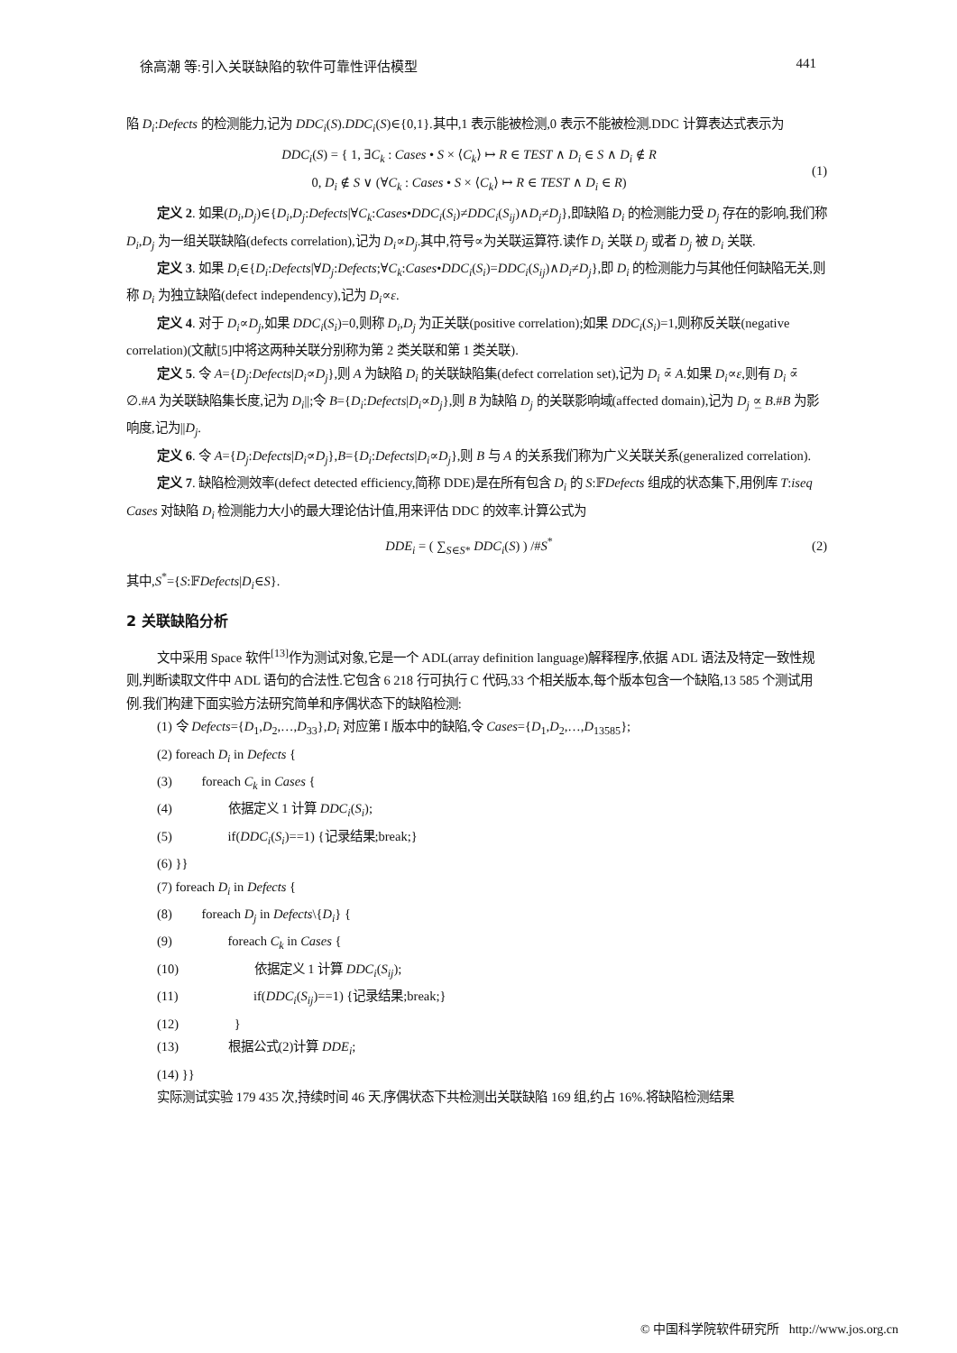徐高潮 等:引入关联缺陷的软件可靠性评估模型 441
陷 D<sub>i</sub>:Defects 的检测能力,记为 DDC<sub>i</sub>(S).DDC<sub>i</sub>(S)∈{0,1}.其中,1 表示能被检测,0 表示不能被检测.DDC 计算表达式表示为
DDC<sub>i</sub>(S) = { 1, ∃C<sub>k</sub> : Cases • S × ⟨C<sub>k</sub>⟩ ↦ R ∈ TEST ∧ D<sub>i</sub> ∈ S ∧ D<sub>i</sub> ∉ R
0, D<sub>i</sub> ∉ S ∨ (∀C<sub>k</sub> : Cases • S × ⟨C<sub>k</sub>⟩ ↦ R ∈ TEST ∧ D<sub>i</sub> ∈ R) (1)
定义 2. 如果(D<sub>i</sub>,D<sub>j</sub>)∈{D<sub>i</sub>,D<sub>j</sub>:Defects|∀C<sub>k</sub>:Cases•DDC<sub>i</sub>(S<sub>i</sub>)≠DDC<sub>i</sub>(S<sub>ij</sub>)∧D<sub>i</sub>≠D<sub>j</sub>},即缺陷 D<sub>i</sub> 的检测能力受 D<sub>j</sub> 存在的影响,我们称 D<sub>i</sub>,D<sub>j</sub> 为一组关联缺陷(defects correlation),记为 D<sub>i</sub>∝D<sub>j</sub>.其中,符号∝为关联运算符.读作 D<sub>i</sub> 关联 D<sub>j</sub> 或者 D<sub>j</sub> 被 D<sub>i</sub> 关联.
定义 3. 如果 D<sub>i</sub>∈{D<sub>i</sub>:Defects|∀D<sub>j</sub>:Defects;∀C<sub>k</sub>:Cases•DDC<sub>i</sub>(S<sub>i</sub>)=DDC<sub>i</sub>(S<sub>ij</sub>)∧D<sub>i</sub>≠D<sub>j</sub>},即 D<sub>i</sub> 的检测能力与其他任何缺陷无关,则称 D<sub>i</sub> 为独立缺陷(defect independency),记为 D<sub>i</sub>∝ε.
定义 4. 对于 D<sub>i</sub>∝D<sub>j</sub>,如果 DDC<sub>i</sub>(S<sub>i</sub>)=0,则称 D<sub>i</sub>,D<sub>j</sub> 为正关联(positive correlation);如果 DDC<sub>i</sub>(S<sub>i</sub>)=1,则称反关联(negative correlation)(文献[5]中将这两种关联分别称为第 2 类关联和第 1 类关联).
定义 5. 令 A={D<sub>j</sub>:Defects|D<sub>i</sub>∝D<sub>j</sub>},则 A 为缺陷 D<sub>i</sub> 的关联缺陷集(defect correlation set),记为 D<sub>i</sub> ∝̄ A.如果 D<sub>i</sub>∝ε,则有 D<sub>i</sub> ∝̄ ∅.#A 为关联缺陷集长度,记为 D<sub>i</sub>||;令 B={D<sub>i</sub>:Defects|D<sub>i</sub>∝D<sub>j</sub>},则 B 为缺陷 D<sub>j</sub> 的关联影响域(affected domain),记为 D<sub>j</sub> ∝̲ B.#B 为影响度,记为||D<sub>j</sub>.
定义 6. 令 A={D<sub>j</sub>:Defects|D<sub>i</sub>∝D<sub>j</sub>},B={D<sub>i</sub>:Defects|D<sub>i</sub>∝D<sub>j</sub>},则 B 与 A 的关系我们称为广义关联关系(generalized correlation).
定义 7. 缺陷检测效率(defect detected efficiency,简称 DDE)是在所有包含 D<sub>i</sub> 的 S:𝔽Defects 组成的状态集下,用例库 T:iseq Cases 对缺陷 D<sub>i</sub> 检测能力大小的最大理论估计值,用来评估 DDC 的效率.计算公式为
DDE<sub>i</sub> = ( ∑<sub>S∈S*</sub> DDC<sub>i</sub>(S) ) /#S<sup>*</sup> (2)
其中,S<sup>*</sup>={S:𝔽Defects|D<sub>i</sub>∈S}.
2 关联缺陷分析
文中采用 Space 软件<sup>[13]</sup>作为测试对象,它是一个 ADL(array definition language)解释程序,依据 ADL 语法及特定一致性规则,判断读取文件中 ADL 语句的合法性.它包含 6 218 行可执行 C 代码,33 个相关版本,每个版本包含一个缺陷,13 585 个测试用例.我们构建下面实验方法研究简单和序偶状态下的缺陷检测:
(1) 令 Defects={D<sub>1</sub>,D<sub>2</sub>,…,D<sub>33</sub>},D<sub>i</sub> 对应第 I 版本中的缺陷,令 Cases={D<sub>1</sub>,D<sub>2</sub>,…,D<sub>13585</sub>};
(2) foreach D<sub>i</sub> in Defects {
(3) foreach C<sub>k</sub> in Cases {
(4) 依据定义 1 计算 DDC<sub>i</sub>(S<sub>i</sub>);
(5) if(DDC<sub>i</sub>(S<sub>i</sub>)==1) {记录结果;break;}
(6) }}
(7) foreach D<sub>i</sub> in Defects {
(8) foreach D<sub>j</sub> in Defects\{D<sub>i</sub>} {
(9) foreach C<sub>k</sub> in Cases {
(10) 依据定义 1 计算 DDC<sub>i</sub>(S<sub>ij</sub>);
(11) if(DDC<sub>i</sub>(S<sub>ij</sub>)==1) {记录结果;break;}
(12) }
(13) 根据公式(2)计算 DDE<sub>i</sub>;
(14) }}
实际测试实验 179 435 次,持续时间 46 天.序偶状态下共检测出关联缺陷 169 组,约占 16%.将缺陷检测结果
© 中国科学院软件研究所 http://www.jos.org.cn